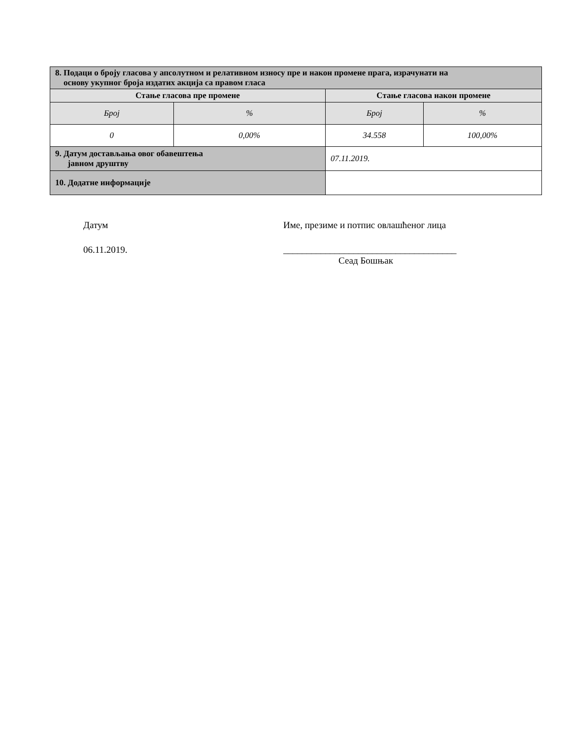| 8. Подаци о броју гласова у апсолутном и релативном износу пре и након промене прага, израчунати на основу укупног броја издатих акција са правом гласа | | | |
| Стање гласова пре промене | | Стање гласова након промене | |
| Број | % | Број | % |
| 0 | 0,00% | 34.558 | 100,00% |
| 9. Датум достављања овог обавештења јавном друштву | | 07.11.2019. | |
| 10. Додатне информације | | | |
Датум
06.11.2019.
Име, презиме и потпис овлашћеног лица
_____________________________________
Сеад Бошњак